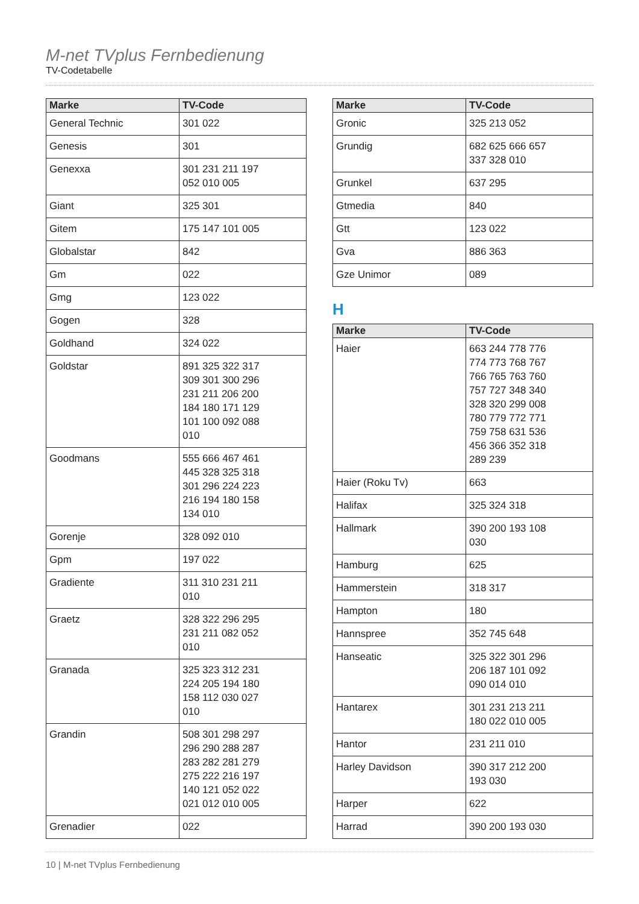M-net TVplus Fernbedienung
TV-Codetabelle
| Marke | TV-Code |
| --- | --- |
| General Technic | 301 022 |
| Genesis | 301 |
| Genexxa | 301 231 211 197 052 010 005 |
| Giant | 325 301 |
| Gitem | 175 147 101 005 |
| Globalstar | 842 |
| Gm | 022 |
| Gmg | 123 022 |
| Gogen | 328 |
| Goldhand | 324 022 |
| Goldstar | 891 325 322 317 309 301 300 296 231 211 206 200 184 180 171 129 101 100 092 088 010 |
| Goodmans | 555 666 467 461 445 328 325 318 301 296 224 223 216 194 180 158 134 010 |
| Gorenje | 328 092 010 |
| Gpm | 197 022 |
| Gradiente | 311 310 231 211 010 |
| Graetz | 328 322 296 295 231 211 082 052 010 |
| Granada | 325 323 312 231 224 205 194 180 158 112 030 027 010 |
| Grandin | 508 301 298 297 296 290 288 287 283 282 281 279 275 222 216 197 140 121 052 022 021 012 010 005 |
| Grenadier | 022 |
| Marke | TV-Code |
| --- | --- |
| Gronic | 325 213 052 |
| Grundig | 682 625 666 657 337 328 010 |
| Grunkel | 637 295 |
| Gtmedia | 840 |
| Gtt | 123 022 |
| Gva | 886 363 |
| Gze Unimor | 089 |
H
| Marke | TV-Code |
| --- | --- |
| Haier | 663 244 778 776 774 773 768 767 766 765 763 760 757 727 348 340 328 320 299 008 780 779 772 771 759 758 631 536 456 366 352 318 289 239 |
| Haier (Roku Tv) | 663 |
| Halifax | 325 324 318 |
| Hallmark | 390 200 193 108 030 |
| Hamburg | 625 |
| Hammerstein | 318 317 |
| Hampton | 180 |
| Hannspree | 352 745 648 |
| Hanseatic | 325 322 301 296 206 187 101 092 090 014 010 |
| Hantarex | 301 231 213 211 180 022 010 005 |
| Hantor | 231 211 010 |
| Harley Davidson | 390 317 212 200 193 030 |
| Harper | 622 |
| Harrad | 390 200 193 030 |
10 | M-net TVplus Fernbedienung